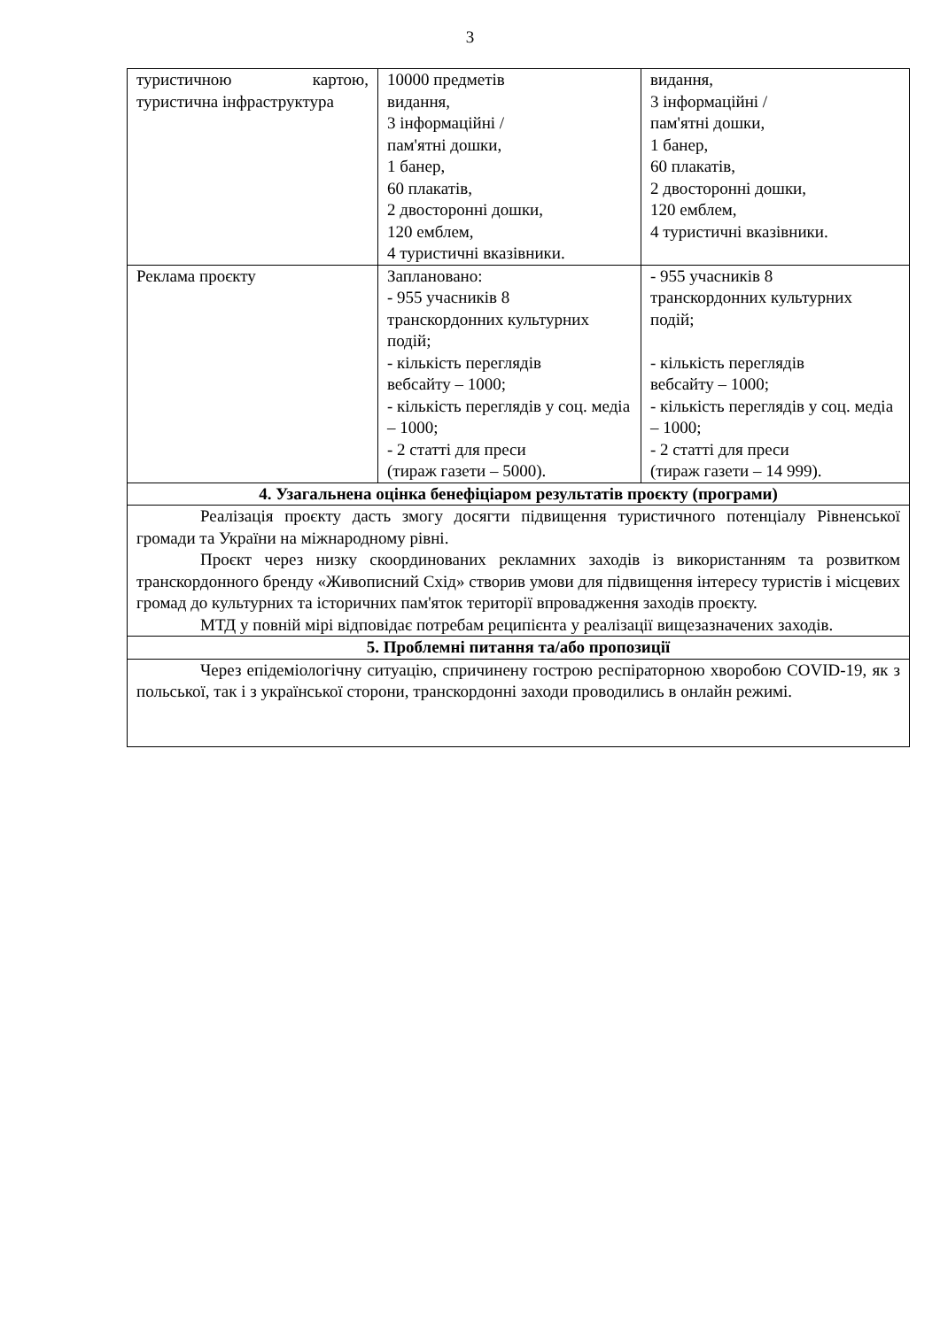3
| туристичною картою, туристична інфраструктура | 10000 предметів видання, 3 інформаційні / пам'ятні дошки, 1 банер, 60 плакатів, 2 двосторонні дошки, 120 емблем, 4 туристичні вказівники. | видання, 3 інформаційні / пам'ятні дошки, 1 банер, 60 плакатів, 2 двосторонні дошки, 120 емблем, 4 туристичні вказівники. |
| Реклама проєкту | Заплановано: - 955 учасників 8 транскордонних культурних подій; - кількість переглядів вебсайту – 1000; - кількість переглядів у соц. медіа – 1000; - 2 статті для преси (тираж газети – 5000). | - 955 учасників 8 транскордонних культурних подій; - кількість переглядів вебсайту – 1000; - кількість переглядів у соц. медіа – 1000; - 2 статті для преси (тираж газети – 14 999). |
| 4. Узагальнена оцінка бенефіціаром результатів проєкту (програми) | | |
| Реалізація проєкту дасть змогу досягти підвищення туристичного потенціалу Рівненської громади та України на міжнародному рівні. Проєкт через низку скоординованих рекламних заходів із використанням та розвитком транскордонного бренду «Живописний Схід» створив умови для підвищення інтересу туристів і місцевих громад до культурних та історичних пам'яток території впровадження заходів проєкту. МТД у повній мірі відповідає потребам реципієнта у реалізації вищезазначених заходів. | | |
| 5. Проблемні питання та/або пропозиції | | |
| Через епідеміологічну ситуацію, спричинену гострою респіраторною хворобою COVID-19, як з польської, так і з української сторони, транскордонні заходи проводились в онлайн режимі. | | |